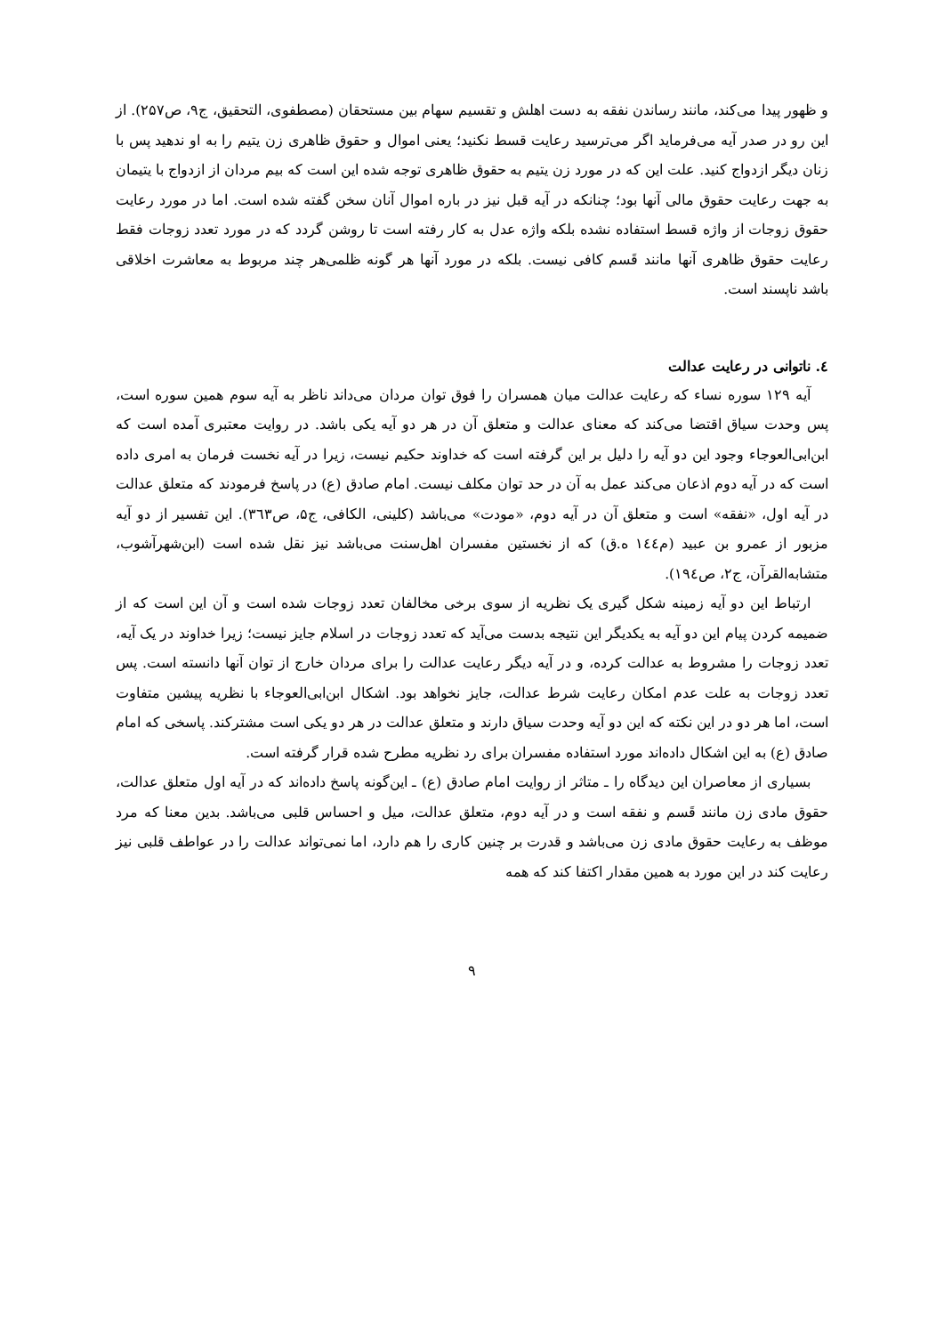و ظهور پیدا می‌کند، مانند رساندن نفقه به دست اهلش و تقسیم سهام بین مستحقان (مصطفوی، التحقیق، ج۹، ص۲۵۷). از این رو در صدر آیه می‌فرماید اگر می‌ترسید رعایت قسط نکنید؛ یعنی اموال و حقوق ظاهری زن یتیم را به او ندهید پس با زنان دیگر ازدواج کنید. علت این که در مورد زن یتیم به حقوق ظاهری توجه شده این است که بیم مردان از ازدواج با یتیمان به جهت رعایت حقوق مالی آنها بود؛ چنانکه در آیه قبل نیز در باره اموال آنان سخن گفته شده است. اما در مورد رعایت حقوق زوجات از واژه قسط استفاده نشده بلکه واژه عدل به کار رفته است تا روشن گردد که در مورد تعدد زوجات فقط رعایت حقوق ظاهری آنها مانند قَسم کافی نیست. بلکه در مورد آنها هر گونه ظلمی‌هر چند مربوط به معاشرت اخلاقی باشد ناپسند است.
٤. ناتوانی در رعایت عدالت
آیه ۱۲۹ سوره نساء که رعایت عدالت میان همسران را فوق توان مردان می‌داند ناظر به آیه سوم همین سوره است، پس وحدت سیاق اقتضا می‌کند که معنای عدالت و متعلق آن در هر دو آیه یکی باشد. در روایت معتبری آمده است که ابن‌ابی‌العوجاء وجود این دو آیه را دلیل بر این گرفته است که خداوند حکیم نیست، زیرا در آیه نخست فرمان به امری داده است که در آیه دوم اذعان می‌کند عمل به آن در حد توان مکلف نیست. امام صادق (ع) در پاسخ فرمودند که متعلق عدالت در آیه اول، «نفقه» است و متعلق آن در آیه دوم، «مودت» می‌باشد (کلینی، الکافی، ج۵، ص۳٦۳). این تفسیر از دو آیه مزبور از عمرو بن عبید (م١٤٤ ه.ق) که از نخستین مفسران اهل‌سنت می‌باشد نیز نقل شده است (ابن‌شهرآشوب، متشابه‌القرآن، ج۲، ص١۹٤).
ارتباط این دو آیه زمینه شکل گیری یک نظریه از سوی برخی مخالفان تعدد زوجات شده است و آن این است که از ضمیمه کردن پیام این دو آیه به یکدیگر این نتیجه بدست می‌آید که تعدد زوجات در اسلام جایز نیست؛ زیرا خداوند در یک آیه، تعدد زوجات را مشروط به عدالت کرده، و در آیه دیگر رعایت عدالت را برای مردان خارج از توان آنها دانسته است. پس تعدد زوجات به علت عدم امکان رعایت شرط عدالت، جایز نخواهد بود. اشکال ابن‌ابی‌العوجاء با نظریه پیشین متفاوت است، اما هر دو در این نکته که این دو آیه وحدت سیاق دارند و متعلق عدالت در هر دو یکی است مشترکند. پاسخی که امام صادق (ع) به این اشکال داده‌اند مورد استفاده مفسران برای رد نظریه مطرح شده قرار گرفته است.
بسیاری از معاصران این دیدگاه را ـ متاثر از روایت امام صادق (ع) ـ این‌گونه پاسخ داده‌اند که در آیه اول متعلق عدالت، حقوق مادی زن مانند قَسم و نفقه است و در آیه دوم، متعلق عدالت، میل و احساس قلبی می‌باشد. بدین معنا که مرد موظف به رعایت حقوق مادی زن می‌باشد و قدرت بر چنین کاری را هم دارد، اما نمی‌تواند عدالت را در عواطف قلبی نیز رعایت کند در این مورد به همین مقدار اکتفا کند که همه
۹